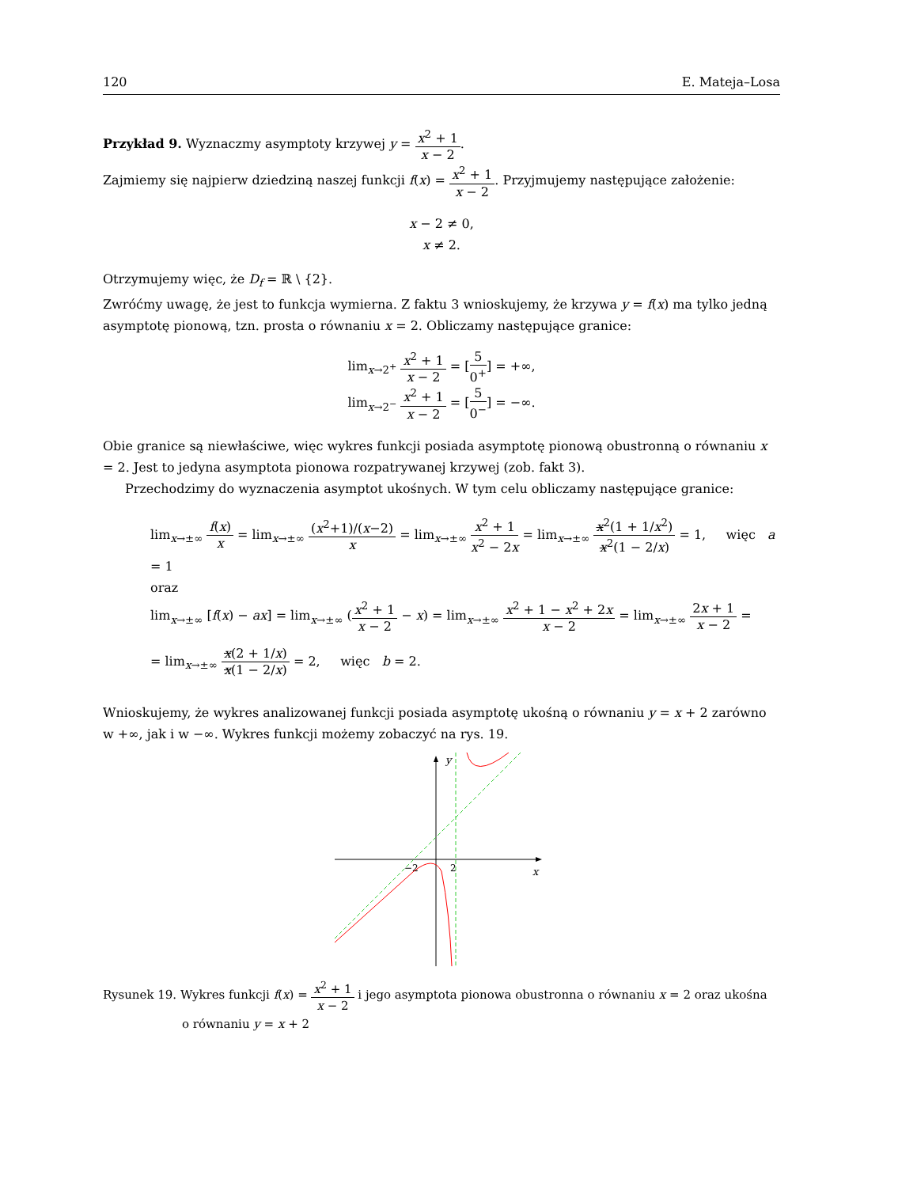120 E. Mateja–Losa
Przykład 9. Wyznaczmy asymptoty krzywej y = x<sup>2</sup> + 1 x − 2.
Zajmiemy się najpierw dziedziną naszej funkcji f(x) = x<sup>2</sup> + 1 x − 2. Przyjmujemy następujące założenie:
x − 2 ≠ 0,
x ≠ 2.
Otrzymujemy więc, że D<sub>f</sub> = ℝ \ {2}.
Zwróćmy uwagę, że jest to funkcja wymierna. Z faktu 3 wnioskujemy, że krzywa y = f(x) ma tylko jedną asymptotę pionową, tzn. prosta o równaniu x = 2. Obliczamy następujące granice:
lim<sub>x→2<sup>+</sup></sub> x<sup>2</sup> + 1 x − 2 = [5 0<sup>+</sup>] = +∞,
lim<sub>x→2<sup>−</sup></sub> x<sup>2</sup> + 1 x − 2 = [5 0<sup>−</sup>] = −∞.
Obie granice są niewłaściwe, więc wykres funkcji posiada asymptotę pionową obustronną o równaniu x = 2. Jest to jedyna asymptota pionowa rozpatrywanej krzywej (zob. fakt 3).
Przechodzimy do wyznaczenia asymptot ukośnych. W tym celu obliczamy następujące granice:
lim<sub>x→±∞</sub> f(x) x = lim<sub>x→±∞</sub> (x<sup>2</sup>+1)/(x−2) x = lim<sub>x→±∞</sub> x<sup>2</sup> + 1 x<sup>2</sup> − 2x = lim<sub>x→±∞</sub> x<sup>2</sup>(1 + 1/x<sup>2</sup>) x<sup>2</sup>(1 − 2/x) = 1, więc a = 1
oraz
lim<sub>x→±∞</sub> [f(x) − ax] = lim<sub>x→±∞</sub> (x<sup>2</sup> + 1 x − 2 − x) = lim<sub>x→±∞</sub> x<sup>2</sup> + 1 − x<sup>2</sup> + 2x x − 2 = lim<sub>x→±∞</sub> 2x + 1 x − 2 =
= lim<sub>x→±∞</sub> x(2 + 1/x) x(1 − 2/x) = 2, więc b = 2.
Wnioskujemy, że wykres analizowanej funkcji posiada asymptotę ukośną o równaniu y = x + 2 zarówno w +∞, jak i w −∞. Wykres funkcji możemy zobaczyć na rys. 19.
y
x
−2
2
Rysunek 19. Wykres funkcji f(x) = x<sup>2</sup> + 1 x − 2 i jego asymptota pionowa obustronna o równaniu x = 2 oraz ukośna
o równaniu y = x + 2